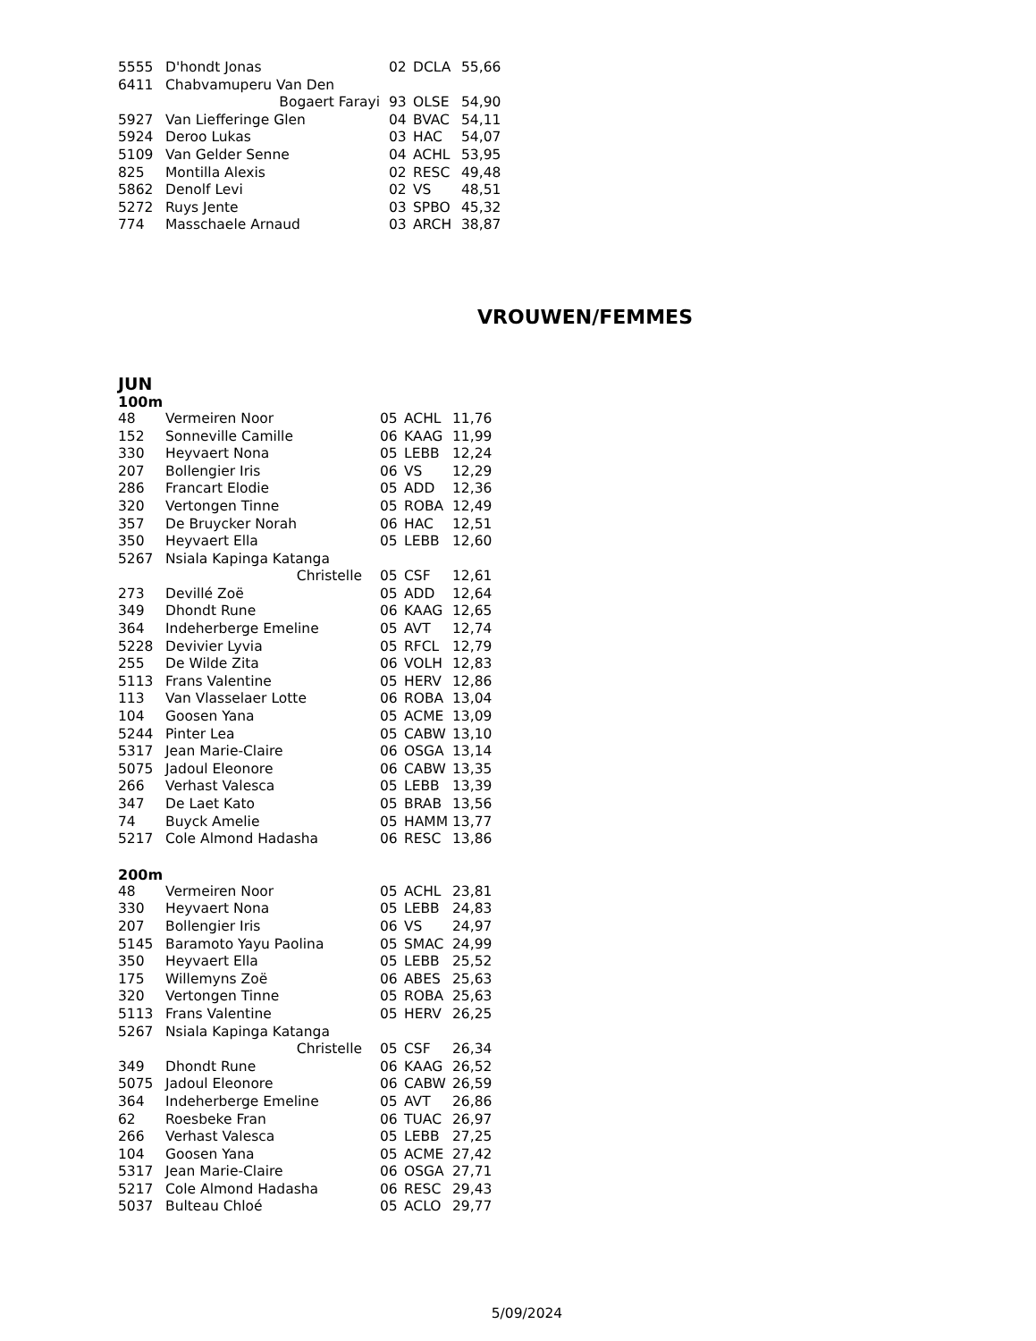| 5555 | D'hondt Jonas | 02 | DCLA | 55,66 |
| 6411 | Chabvamuperu Van Den | | | |
| | Bogaert Farayi | 93 | OLSE | 54,90 |
| 5927 | Van Liefferinge Glen | 04 | BVAC | 54,11 |
| 5924 | Deroo Lukas | 03 | HAC | 54,07 |
| 5109 | Van Gelder Senne | 04 | ACHL | 53,95 |
| 825 | Montilla Alexis | 02 | RESC | 49,48 |
| 5862 | Denolf Levi | 02 | VS | 48,51 |
| 5272 | Ruys Jente | 03 | SPBO | 45,32 |
| 774 | Masschaele Arnaud | 03 | ARCH | 38,87 |
VROUWEN/FEMMES
JUN
100m
| 48 | Vermeiren Noor | 05 | ACHL | 11,76 |
| 152 | Sonneville Camille | 06 | KAAG | 11,99 |
| 330 | Heyvaert Nona | 05 | LEBB | 12,24 |
| 207 | Bollengier Iris | 06 | VS | 12,29 |
| 286 | Francart Elodie | 05 | ADD | 12,36 |
| 320 | Vertongen Tinne | 05 | ROBA | 12,49 |
| 357 | De Bruycker Norah | 06 | HAC | 12,51 |
| 350 | Heyvaert Ella | 05 | LEBB | 12,60 |
| 5267 | Nsiala Kapinga Katanga | | | |
| | Christelle | 05 | CSF | 12,61 |
| 273 | Devillé Zoë | 05 | ADD | 12,64 |
| 349 | Dhondt Rune | 06 | KAAG | 12,65 |
| 364 | Indeherberge Emeline | 05 | AVT | 12,74 |
| 5228 | Devivier Lyvia | 05 | RFCL | 12,79 |
| 255 | De Wilde Zita | 06 | VOLH | 12,83 |
| 5113 | Frans Valentine | 05 | HERV | 12,86 |
| 113 | Van Vlasselaer Lotte | 06 | ROBA | 13,04 |
| 104 | Goosen Yana | 05 | ACME | 13,09 |
| 5244 | Pinter Lea | 05 | CABW | 13,10 |
| 5317 | Jean Marie-Claire | 06 | OSGA | 13,14 |
| 5075 | Jadoul Eleonore | 06 | CABW | 13,35 |
| 266 | Verhast Valesca | 05 | LEBB | 13,39 |
| 347 | De Laet Kato | 05 | BRAB | 13,56 |
| 74 | Buyck Amelie | 05 | HAMM | 13,77 |
| 5217 | Cole Almond Hadasha | 06 | RESC | 13,86 |
200m
| 48 | Vermeiren Noor | 05 | ACHL | 23,81 |
| 330 | Heyvaert Nona | 05 | LEBB | 24,83 |
| 207 | Bollengier Iris | 06 | VS | 24,97 |
| 5145 | Baramoto Yayu Paolina | 05 | SMAC | 24,99 |
| 350 | Heyvaert Ella | 05 | LEBB | 25,52 |
| 175 | Willemyns Zoë | 06 | ABES | 25,63 |
| 320 | Vertongen Tinne | 05 | ROBA | 25,63 |
| 5113 | Frans Valentine | 05 | HERV | 26,25 |
| 5267 | Nsiala Kapinga Katanga | | | |
| | Christelle | 05 | CSF | 26,34 |
| 349 | Dhondt Rune | 06 | KAAG | 26,52 |
| 5075 | Jadoul Eleonore | 06 | CABW | 26,59 |
| 364 | Indeherberge Emeline | 05 | AVT | 26,86 |
| 62 | Roesbeke Fran | 06 | TUAC | 26,97 |
| 266 | Verhast Valesca | 05 | LEBB | 27,25 |
| 104 | Goosen Yana | 05 | ACME | 27,42 |
| 5317 | Jean Marie-Claire | 06 | OSGA | 27,71 |
| 5217 | Cole Almond Hadasha | 06 | RESC | 29,43 |
| 5037 | Bulteau Chloé | 05 | ACLO | 29,77 |
5/09/2024